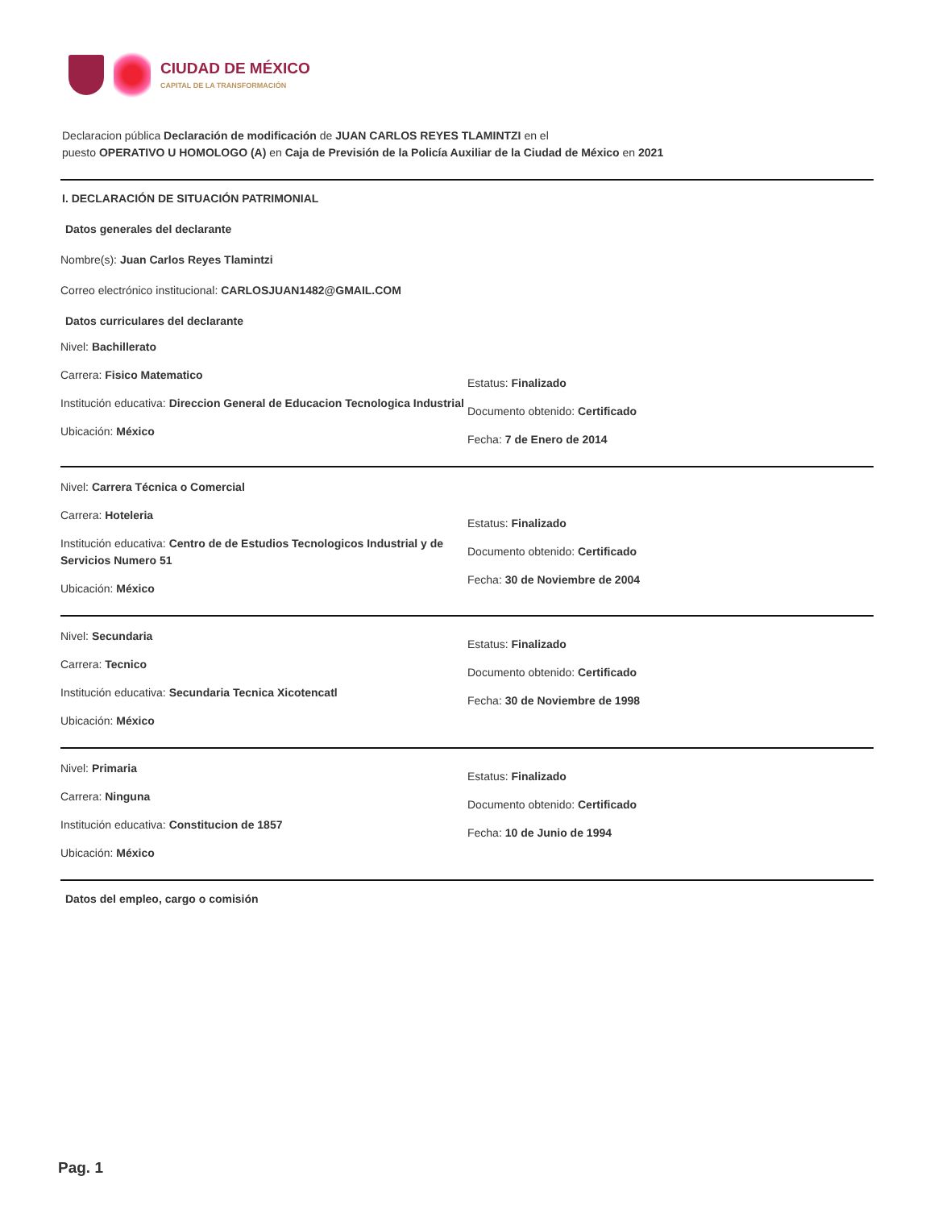CIUDAD DE MÉXICO
CAPITAL DE LA TRANSFORMACIÓN
Declaracion pública Declaración de modificación de JUAN CARLOS REYES TLAMINTZI en el
puesto OPERATIVO U HOMOLOGO (A) en Caja de Previsión de la Policía Auxiliar de la Ciudad de México en 2021
I. DECLARACIÓN DE SITUACIÓN PATRIMONIAL
Datos generales del declarante
Nombre(s): Juan Carlos Reyes Tlamintzi
Correo electrónico institucional: CARLOSJUAN1482@GMAIL.COM
Datos curriculares del declarante
Nivel: Bachillerato
Carrera: Fisico Matematico
Institución educativa: Direccion General de Educacion Tecnologica Industrial
Ubicación: México
Estatus: Finalizado
Documento obtenido: Certificado
Fecha: 7 de Enero de 2014
Nivel: Carrera Técnica o Comercial
Carrera: Hoteleria
Institución educativa: Centro de de Estudios Tecnologicos Industrial y de Servicios Numero 51
Ubicación: México
Estatus: Finalizado
Documento obtenido: Certificado
Fecha: 30 de Noviembre de 2004
Nivel: Secundaria
Carrera: Tecnico
Institución educativa: Secundaria Tecnica Xicotencatl
Ubicación: México
Estatus: Finalizado
Documento obtenido: Certificado
Fecha: 30 de Noviembre de 1998
Nivel: Primaria
Carrera: Ninguna
Institución educativa: Constitucion de 1857
Ubicación: México
Estatus: Finalizado
Documento obtenido: Certificado
Fecha: 10 de Junio de 1994
Datos del empleo, cargo o comisión
Pag. 1